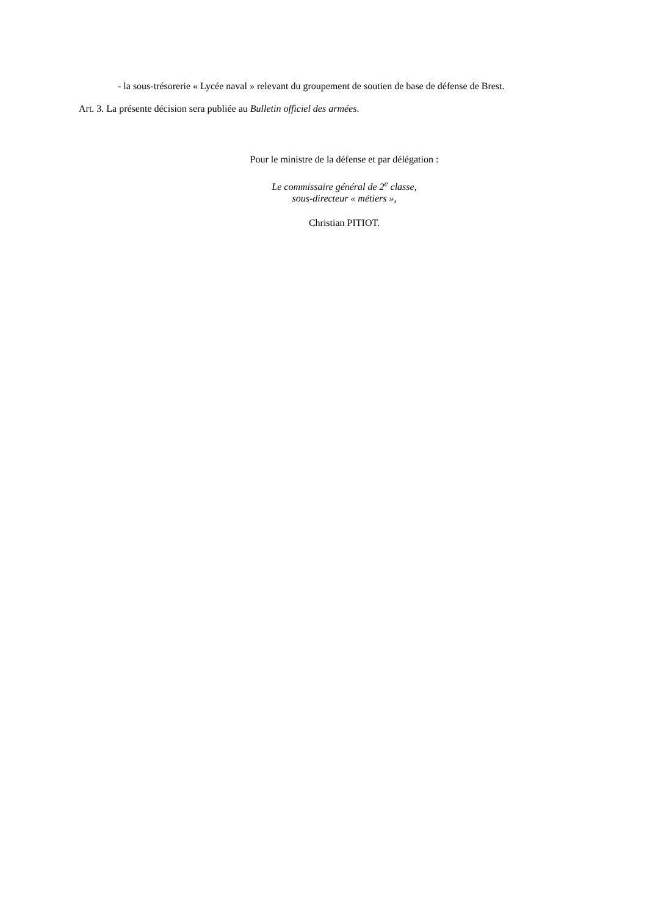- la sous-trésorerie « Lycée naval » relevant du groupement de soutien de base de défense de Brest.
Art. 3. La présente décision sera publiée au Bulletin officiel des armées.
Pour le ministre de la défense et par délégation :
Le commissaire général de 2<sup>e</sup> classe,
sous-directeur « métiers »,
Christian PITIOT.